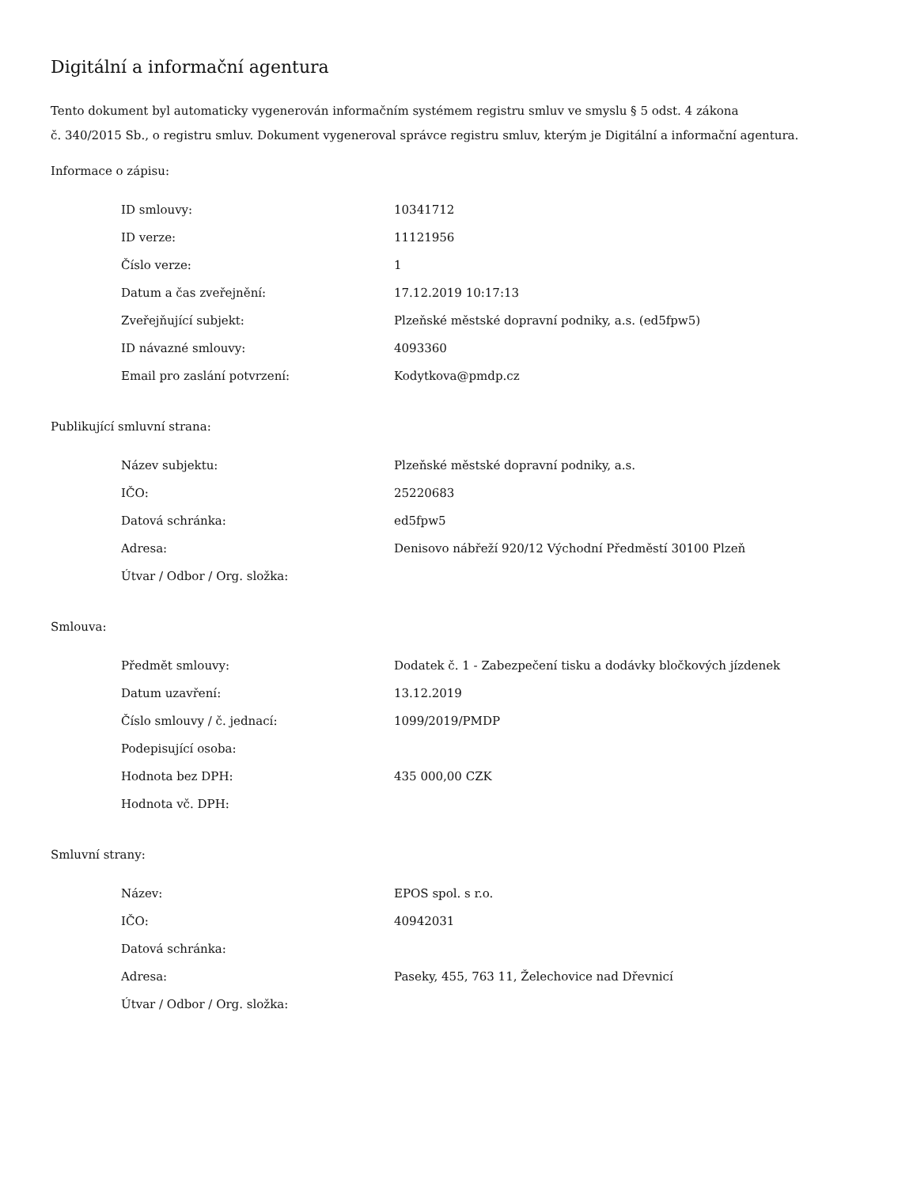Digitální a informační agentura
Tento dokument byl automaticky vygenerován informačním systémem registru smluv ve smyslu § 5 odst. 4 zákona
č. 340/2015 Sb., o registru smluv. Dokument vygeneroval správce registru smluv, kterým je Digitální a informační agentura.
Informace o zápisu:
| ID smlouvy: | 10341712 |
| ID verze: | 11121956 |
| Číslo verze: | 1 |
| Datum a čas zveřejnění: | 17.12.2019 10:17:13 |
| Zveřejňující subjekt: | Plzeňské městské dopravní podniky, a.s. (ed5fpw5) |
| ID návazné smlouvy: | 4093360 |
| Email pro zaslání potvrzení: | Kodytkova@pmdp.cz |
Publikující smluvní strana:
| Název subjektu: | Plzeňské městské dopravní podniky, a.s. |
| IČO: | 25220683 |
| Datová schránka: | ed5fpw5 |
| Adresa: | Denisovo nábřeží 920/12 Východní Předměstí 30100 Plzeň |
| Útvar / Odbor / Org. složka: | |
Smlouva:
| Předmět smlouvy: | Dodatek č. 1 - Zabezpečení tisku a dodávky bločkových jízdenek |
| Datum uzavření: | 13.12.2019 |
| Číslo smlouvy / č. jednací: | 1099/2019/PMDP |
| Podepisující osoba: | |
| Hodnota bez DPH: | 435 000,00 CZK |
| Hodnota vč. DPH: | |
Smluvní strany:
| Název: | EPOS spol. s r.o. |
| IČO: | 40942031 |
| Datová schránka: | |
| Adresa: | Paseky, 455, 763 11, Želechovice nad Dřevnicí |
| Útvar / Odbor / Org. složka: | |